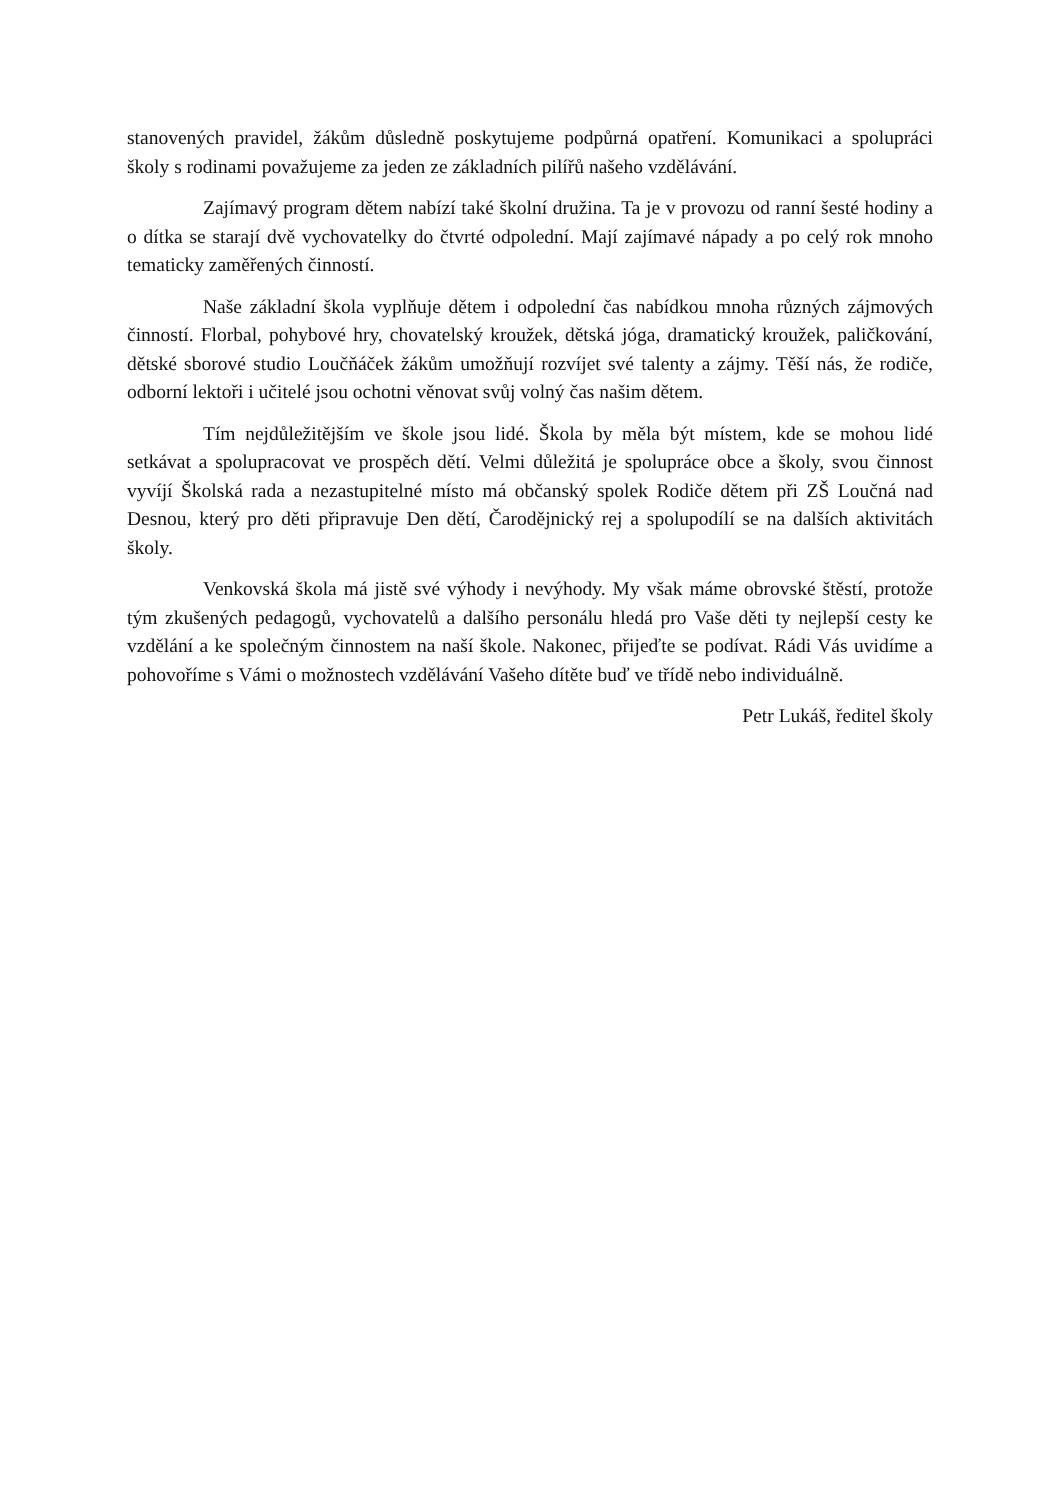stanovených pravidel, žákům důsledně poskytujeme podpůrná opatření. Komunikaci a spolupráci školy s rodinami považujeme za jeden ze základních pilířů našeho vzdělávání.
Zajímavý program dětem nabízí také školní družina. Ta je v provozu od ranní šesté hodiny a o dítka se starají dvě vychovatelky do čtvrté odpolední. Mají zajímavé nápady a po celý rok mnoho tematicky zaměřených činností.
Naše základní škola vyplňuje dětem i odpolední čas nabídkou mnoha různých zájmových činností. Florbal, pohybové hry, chovatelský kroužek, dětská jóga, dramatický kroužek, paličkování, dětské sborové studio Loučňáček žákům umožňují rozvíjet své talenty a zájmy. Těší nás, že rodiče, odborní lektoři i učitelé jsou ochotni věnovat svůj volný čas našim dětem.
Tím nejdůležitějším ve škole jsou lidé. Škola by měla být místem, kde se mohou lidé setkávat a spolupracovat ve prospěch dětí. Velmi důležitá je spolupráce obce a školy, svou činnost vyvíjí Školská rada a nezastupitelné místo má občanský spolek Rodiče dětem při ZŠ Loučná nad Desnou, který pro děti připravuje Den dětí, Čarodějnický rej a spolupodílí se na dalších aktivitách školy.
Venkovská škola má jistě své výhody i nevýhody. My však máme obrovské štěstí, protože tým zkušených pedagogů, vychovatelů a dalšího personálu hledá pro Vaše děti ty nejlepší cesty ke vzdělání a ke společným činnostem na naší škole. Nakonec, přijeďte se podívat. Rádi Vás uvidíme a pohovoříme s Vámi o možnostech vzdělávání Vašeho dítěte buď ve třídě nebo individuálně.
Petr Lukáš, ředitel školy